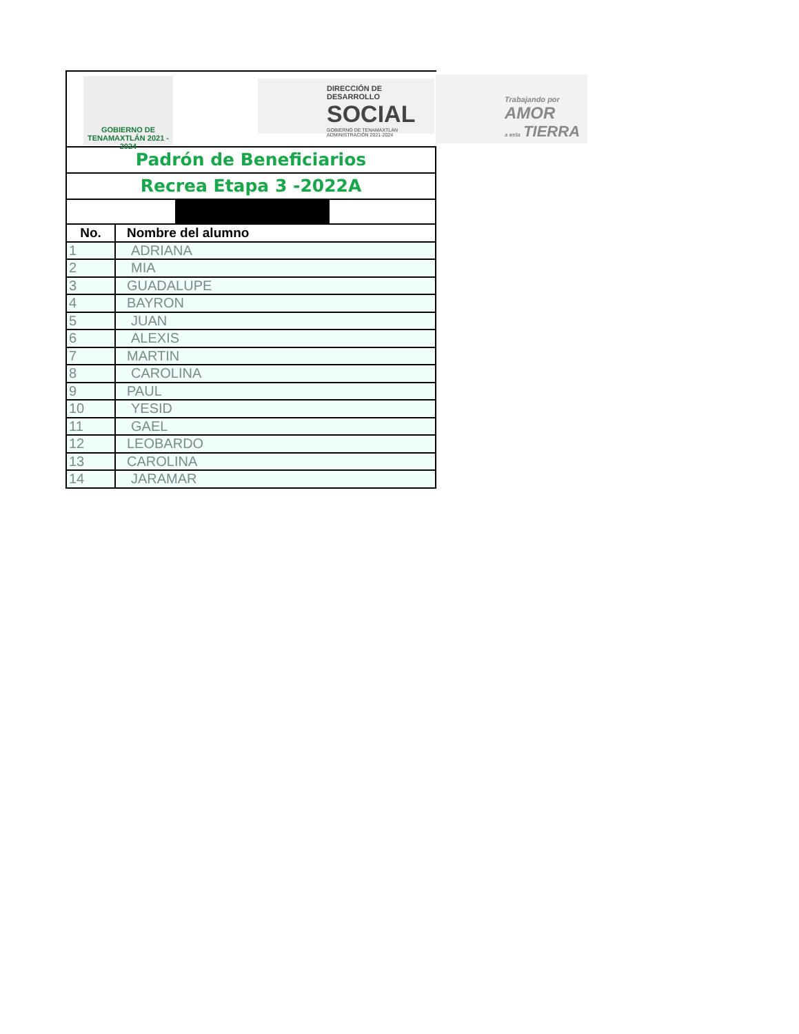GOBIERNO DE TENAMAXTLÁN 2021 - 2024
DIRECCIÓN DE DESARROLLO
SOCIAL
GOBIERNO DE TENAMAXTLÁN ADMINISTRACIÓN 2021-2024
Trabajando por
AMOR
a esta
TIERRA
Padrón de Beneficiarios
Recrea Etapa 3 -2022A
| No. | Nombre del alumno |
| --- | --- |
| 1 | ADRIANA |
| 2 | MIA |
| 3 | GUADALUPE |
| 4 | BAYRON |
| 5 | JUAN |
| 6 | ALEXIS |
| 7 | MARTIN |
| 8 | CAROLINA |
| 9 | PAUL |
| 10 | YESID |
| 11 | GAEL |
| 12 | LEOBARDO |
| 13 | CAROLINA |
| 14 | JARAMAR |